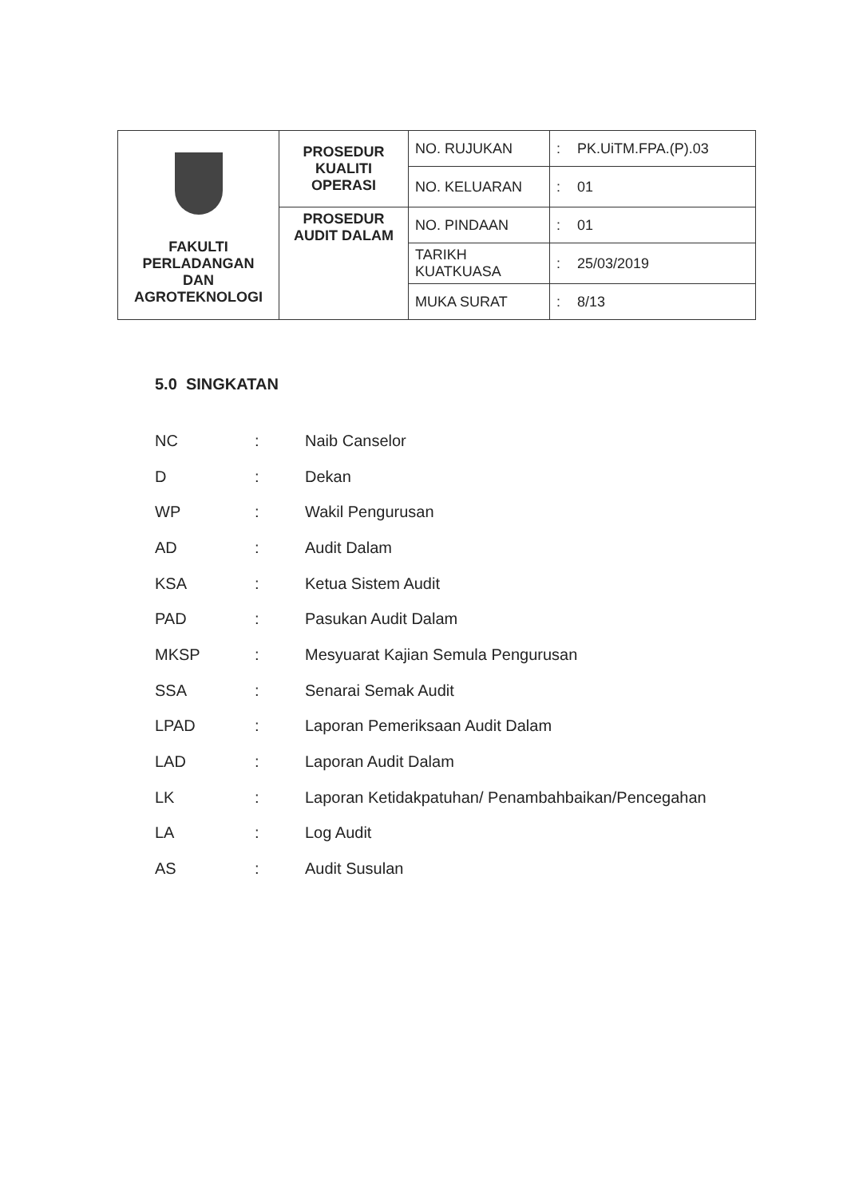| FAKULTI PERLADANGAN DAN AGROTEKNOLOGI | PROSEDUR KUALITI OPERASI | NO. RUJUKAN | : | PK.UiTM.FPA.(P).03 |
| | | NO. KELUARAN | : | 01 |
| | PROSEDUR AUDIT DALAM | NO. PINDAAN | : | 01 |
| | | TARIKH KUATKUASA | : | 25/03/2019 |
| | | MUKA SURAT | : | 8/13 |
5.0 SINGKATAN
| NC | : | Naib Canselor |
| D | : | Dekan |
| WP | : | Wakil Pengurusan |
| AD | : | Audit Dalam |
| KSA | : | Ketua Sistem Audit |
| PAD | : | Pasukan Audit Dalam |
| MKSP | : | Mesyuarat Kajian Semula Pengurusan |
| SSA | : | Senarai Semak Audit |
| LPAD | : | Laporan Pemeriksaan Audit Dalam |
| LAD | : | Laporan Audit Dalam |
| LK | : | Laporan Ketidakpatuhan/ Penambahbaikan/Pencegahan |
| LA | : | Log Audit |
| AS | : | Audit Susulan |